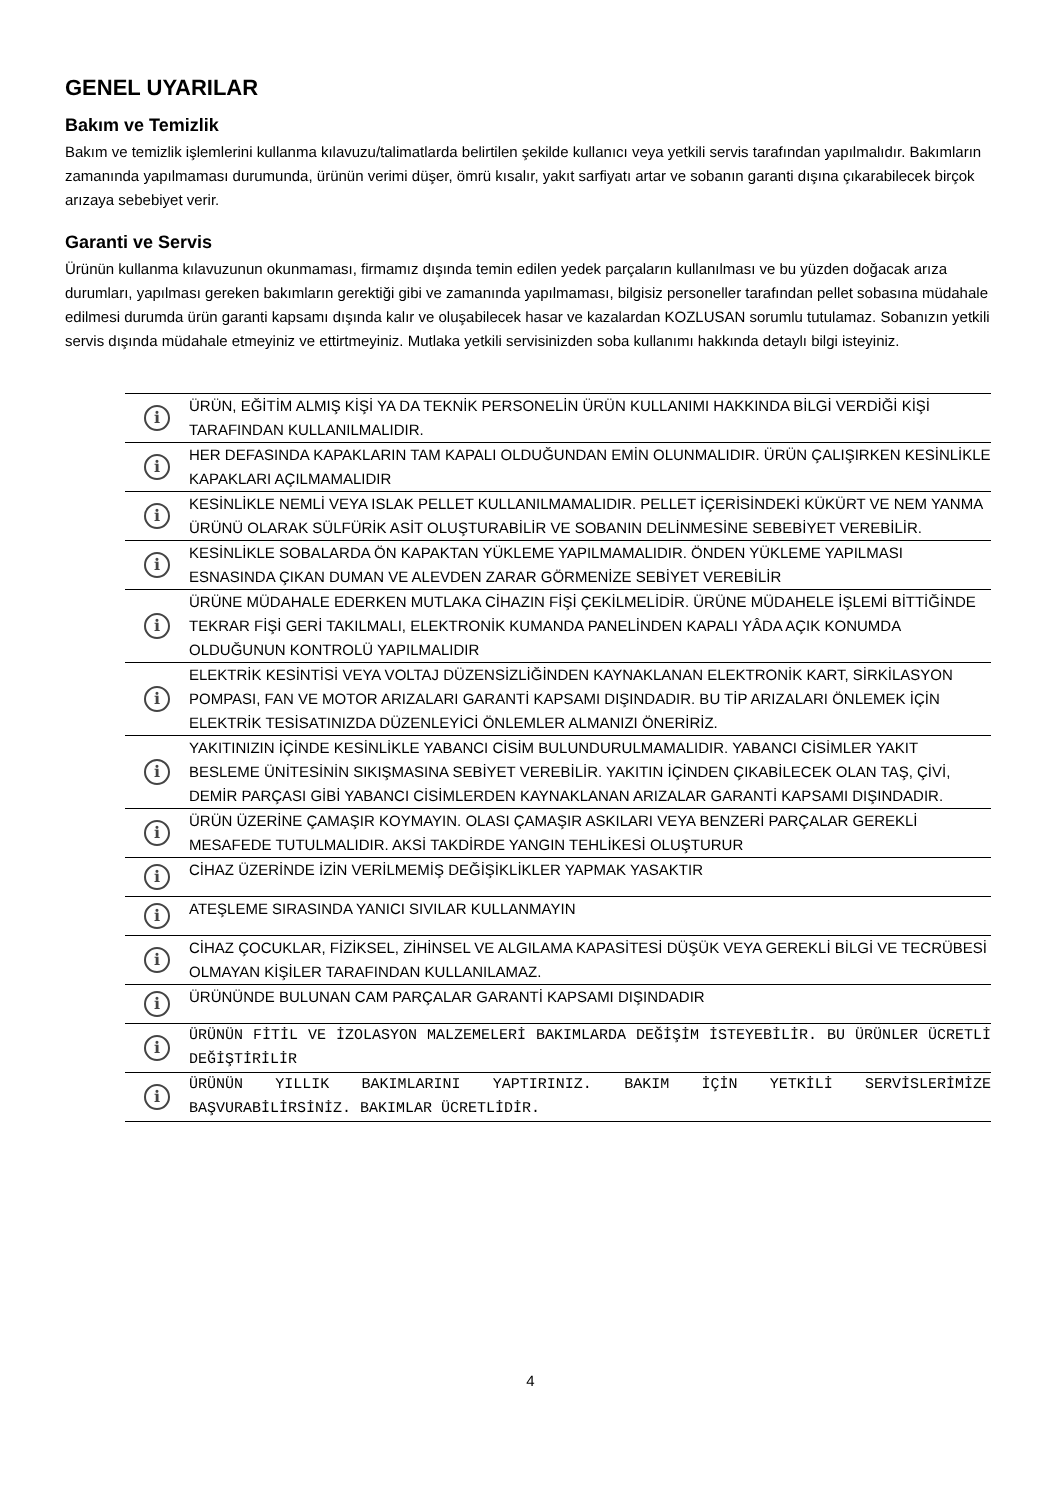GENEL UYARILAR
Bakım ve Temizlik
Bakım ve temizlik işlemlerini kullanma kılavuzu/talimatlarda belirtilen şekilde kullanıcı veya yetkili servis tarafından yapılmalıdır. Bakımların zamanında yapılmaması durumunda, ürünün verimi düşer, ömrü kısalır, yakıt sarfiyatı artar ve sobanın garanti dışına çıkarabilecek birçok arızaya sebebiyet verir.
Garanti ve Servis
Ürünün kullanma kılavuzunun okunmaması, firmamız dışında temin edilen yedek parçaların kullanılması ve bu yüzden doğacak arıza durumları, yapılması gereken bakımların gerektiği gibi ve zamanında yapılmaması, bilgisiz personeller tarafından pellet sobasına müdahale edilmesi durumda ürün garanti kapsamı dışında kalır ve oluşabilecek hasar ve kazalardan KOZLUSAN sorumlu tutulamaz. Sobanızın yetkili servis dışında müdahale etmeyiniz ve ettirtmeyiniz. Mutlaka yetkili servisinizden soba kullanımı hakkında detaylı bilgi isteyiniz.
| i | ÜRÜN, EĞİTİM ALMIŞ KİŞİ YA DA TEKNİK PERSONELİN ÜRÜN KULLANIMI HAKKINDA BİLGİ VERDİĞİ KİŞİ TARAFINDAN KULLANILMALIDIR. |
| i | HER DEFASINDA KAPAKLARIN TAM KAPALI OLDUĞUNDAN EMİN OLUNMALIDIR. ÜRÜN ÇALIŞIRKEN KESİNLİKLE KAPAKLARI AÇILMAMALIDIR |
| i | KESİNLİKLE NEMLİ VEYA ISLAK PELLET KULLANILMAMALIDIR. PELLET İÇERİSİNDEKİ KÜKÜRT VE NEM YANMA ÜRÜNÜ OLARAK SÜLFÜRİK ASİT OLUŞTURABİLİR VE SOBANIN DELİNMESİNE SEBEBİYET VEREBİLİR. |
| i | KESİNLİKLE SOBALARDA ÖN KAPAKTAN YÜKLEME YAPILMAMALIDIR. ÖNDEN YÜKLEME YAPILMASI ESNASINDA ÇIKAN DUMAN VE ALEVDEN ZARAR GÖRMENİZE SEBİYET VEREBİLİR |
| i | ÜRÜNE MÜDAHALE EDERKEN MUTLAKA CİHAZIN FİŞİ ÇEKİLMELİDİR. ÜRÜNE MÜDAHELE İŞLEMİ BİTTİĞİNDE TEKRAR FİŞİ GERİ TAKILMALI, ELEKTRONİK KUMANDA PANELİNDEN KAPALI YÂDA AÇIK KONUMDA OLDUĞUNUN KONTROLÜ YAPILMALIDIR |
| i | ELEKTRİK KESİNTİSİ VEYA VOLTAJ DÜZENSİZLİĞİNDEN KAYNAKLANAN ELEKTRONİK KART, SİRKİLASYON POMPASI, FAN VE MOTOR ARIZALARI GARANTİ KAPSAMI DIŞINDADIR. BU TİP ARIZALARI ÖNLEMEK İÇİN ELEKTRİK TESİSATINIZDA DÜZENLEYİCİ ÖNLEMLER ALMANIZI ÖNERİRİZ. |
| i | YAKITINIZIN İÇİNDE KESİNLİKLE YABANCI CİSİM BULUNDURULMAMALIDIR. YABANCI CİSİMLER YAKIT BESLEME ÜNİTESİNİN SIKIŞMASINA SEBİYET VEREBİLİR. YAKITIN İÇİNDEN ÇIKABİLECEK OLAN TAŞ, ÇİVİ, DEMİR PARÇASI GİBİ YABANCI CİSİMLERDEN KAYNAKLANAN ARIZALAR GARANTİ KAPSAMI DIŞINDADIR. |
| i | ÜRÜN ÜZERİNE ÇAMAŞIR KOYMAYIN. OLASI ÇAMAŞIR ASKILARI VEYA BENZERİ PARÇALAR GEREKLİ MESAFEDE TUTULMALIDIR. AKSİ TAKDİRDE YANGIN TEHLİKESİ OLUŞTURUR |
| i | CİHAZ ÜZERİNDE İZİN VERİLMEMİŞ DEĞİŞİKLİKLER YAPMAK YASAKTIR |
| i | ATEŞLEME SIRASINDA YANICI SIVILAR KULLANMAYIN |
| i | CİHAZ ÇOCUKLAR, FİZİKSEL, ZİHİNSEL VE ALGILAMA KAPASİTESİ DÜŞÜK VEYA GEREKLİ BİLGİ VE TECRÜBESİ OLMAYAN KİŞİLER TARAFINDAN KULLANILAMAZ. |
| i | ÜRÜNÜNDE BULUNAN CAM PARÇALAR GARANTİ KAPSAMI DIŞINDADIR |
| i | ÜRÜNÜN FİTİL VE İZOLASYON MALZEMELERİ BAKIMLARDA DEĞİŞİM İSTEYEBİLİR. BU ÜRÜNLER ÜCRETLİ DEĞİŞTİRİLİR |
| i | ÜRÜNÜN YILLIK BAKIMLARINI YAPTIRINIZ. BAKIM İÇİN YETKİLİ SERVİSLERİMİZE BAŞVURABİLİRSİNİZ. BAKIMLAR ÜCRETLİDİR. |
4